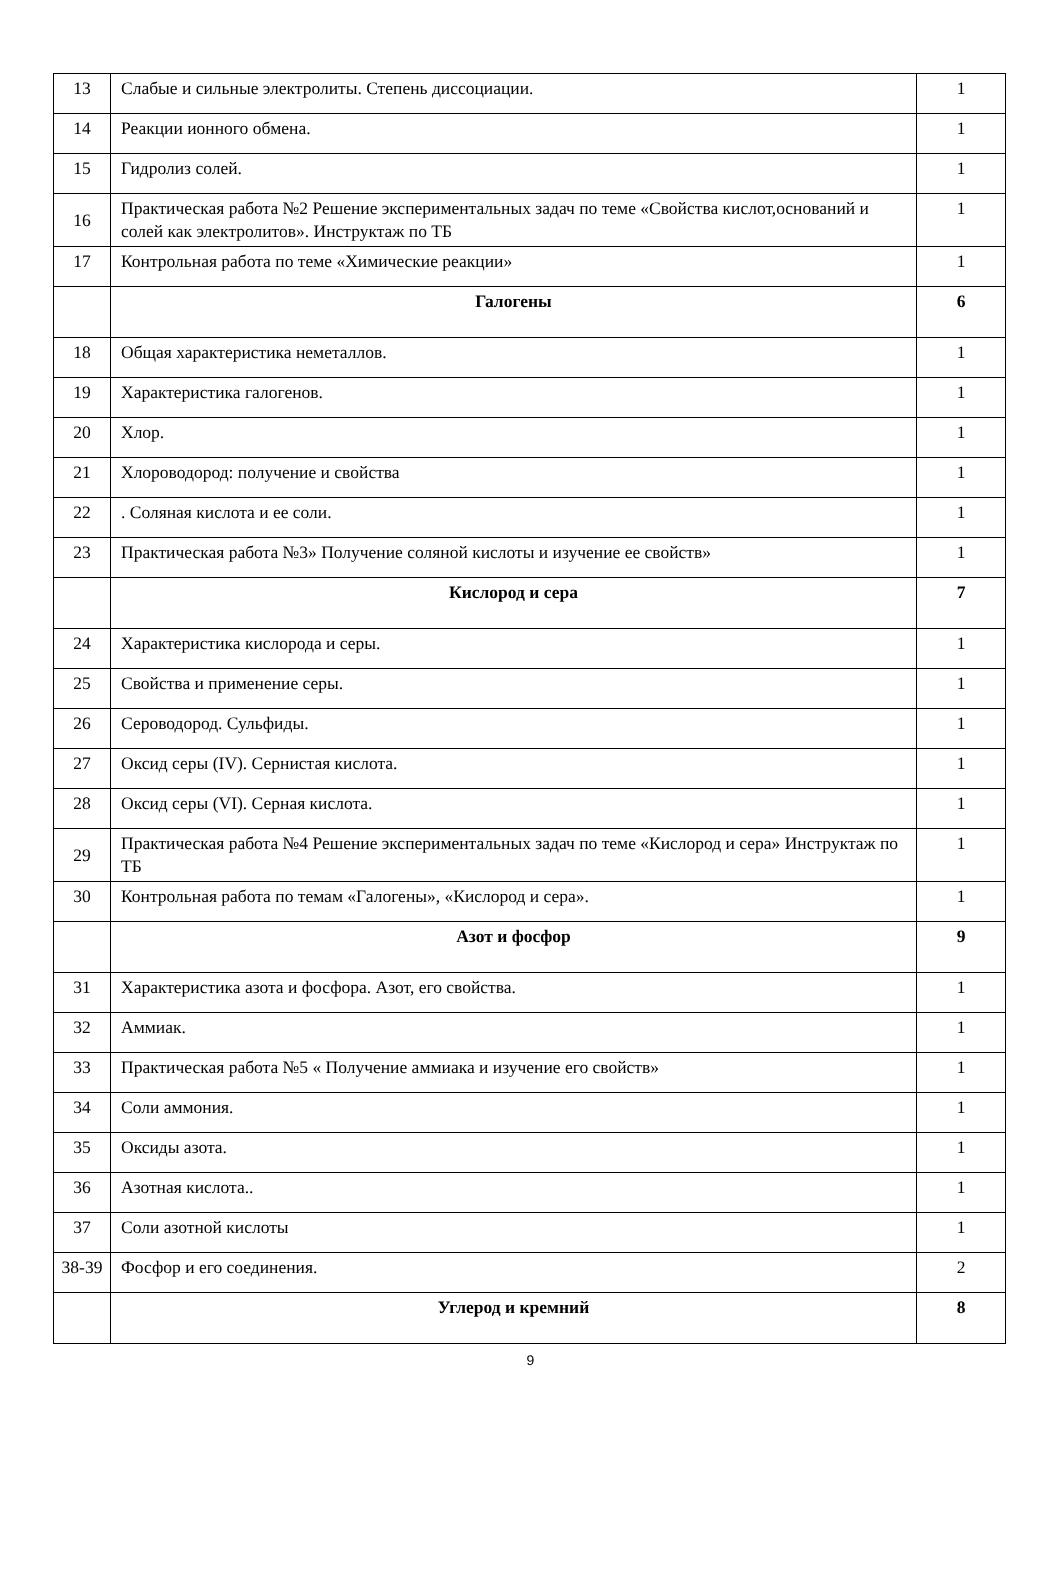| 13 | Слабые и сильные электролиты. Степень диссоциации. | 1 |
| 14 | Реакции ионного обмена. | 1 |
| 15 | Гидролиз солей. | 1 |
| 16 | Практическая работа №2 Решение экспериментальных задач по теме «Свойства кислот,оснований и солей как электролитов». Инструктаж по ТБ | 1 |
| 17 | Контрольная работа по теме «Химические реакции» | 1 |
| | Галогены | 6 |
| 18 | Общая характеристика неметаллов. | 1 |
| 19 | Характеристика галогенов. | 1 |
| 20 | Хлор. | 1 |
| 21 | Хлороводород: получение и свойства | 1 |
| 22 | . Соляная кислота и ее соли. | 1 |
| 23 | Практическая работа №3» Получение соляной кислоты и изучение ее свойств» | 1 |
| | Кислород и сера | 7 |
| 24 | Характеристика кислорода и серы. | 1 |
| 25 | Свойства и применение серы. | 1 |
| 26 | Сероводород. Сульфиды. | 1 |
| 27 | Оксид серы (IV). Сернистая кислота. | 1 |
| 28 | Оксид серы (VI). Серная кислота. | 1 |
| 29 | Практическая работа №4 Решение экспериментальных задач по теме «Кислород и сера» Инструктаж по ТБ | 1 |
| 30 | Контрольная работа по темам «Галогены», «Кислород и сера». | 1 |
| | Азот и фосфор | 9 |
| 31 | Характеристика азота и фосфора. Азот, его свойства. | 1 |
| 32 | Аммиак. | 1 |
| 33 | Практическая работа №5 « Получение аммиака и изучение его свойств» | 1 |
| 34 | Соли аммония. | 1 |
| 35 | Оксиды азота. | 1 |
| 36 | Азотная кислота.. | 1 |
| 37 | Соли азотной кислоты | 1 |
| 38-39 | Фосфор и его соединения. | 2 |
| | Углерод и кремний | 8 |
9